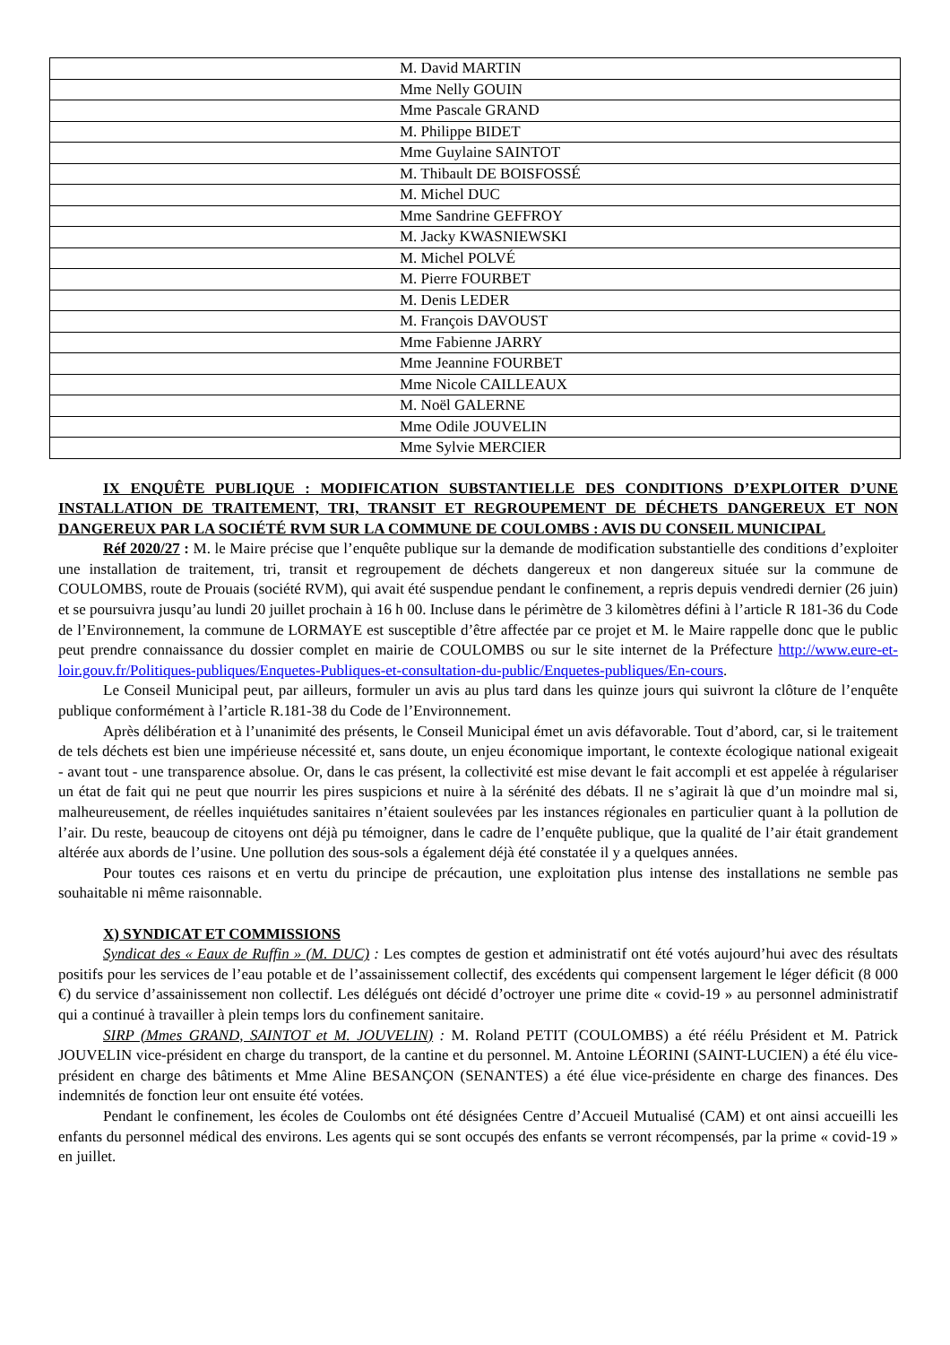| M. David MARTIN |
| Mme Nelly GOUIN |
| Mme Pascale GRAND |
| M. Philippe BIDET |
| Mme Guylaine SAINTOT |
| M. Thibault DE BOISFOSSÉ |
| M. Michel DUC |
| Mme Sandrine GEFFROY |
| M. Jacky KWASNIEWSKI |
| M. Michel POLVÉ |
| M. Pierre FOURBET |
| M. Denis LEDER |
| M. François DAVOUST |
| Mme Fabienne JARRY |
| Mme Jeannine FOURBET |
| Mme Nicole CAILLEAUX |
| M. Noël GALERNE |
| Mme Odile JOUVELIN |
| Mme Sylvie MERCIER |
IX ENQUÊTE PUBLIQUE : MODIFICATION SUBSTANTIELLE DES CONDITIONS D’EXPLOITER D’UNE INSTALLATION DE TRAITEMENT, TRI, TRANSIT ET REGROUPEMENT DE DÉCHETS DANGEREUX ET NON DANGEREUX PAR LA SOCIÉTÉ RVM SUR LA COMMUNE DE COULOMBS : AVIS DU CONSEIL MUNICIPAL
Réf 2020/27 : M. le Maire précise que l’enquête publique sur la demande de modification substantielle des conditions d’exploiter une installation de traitement, tri, transit et regroupement de déchets dangereux et non dangereux située sur la commune de COULOMBS, route de Prouais (société RVM), qui avait été suspendue pendant le confinement, a repris depuis vendredi dernier (26 juin) et se poursuivra jusqu’au lundi 20 juillet prochain à 16 h 00. Incluse dans le périmètre de 3 kilomètres défini à l’article R 181-36 du Code de l’Environnement, la commune de LORMAYE est susceptible d’être affectée par ce projet et M. le Maire rappelle donc que le public peut prendre connaissance du dossier complet en mairie de COULOMBS ou sur le site internet de la Préfecture http://www.eure-et-loir.gouv.fr/Politiques-publiques/Enquetes-Publiques-et-consultation-du-public/Enquetes-publiques/En-cours.
Le Conseil Municipal peut, par ailleurs, formuler un avis au plus tard dans les quinze jours qui suivront la clôture de l’enquête publique conformément à l’article R.181-38 du Code de l’Environnement.
Après délibération et à l’unanimité des présents, le Conseil Municipal émet un avis défavorable. Tout d’abord, car, si le traitement de tels déchets est bien une impérieuse nécessité et, sans doute, un enjeu économique important, le contexte écologique national exigeait - avant tout - une transparence absolue. Or, dans le cas présent, la collectivité est mise devant le fait accompli et est appelée à régulariser un état de fait qui ne peut que nourrir les pires suspicions et nuire à la sérénité des débats. Il ne s’agirait là que d’un moindre mal si, malheureusement, de réelles inquiétudes sanitaires n’étaient soulevées par les instances régionales en particulier quant à la pollution de l’air. Du reste, beaucoup de citoyens ont déjà pu témoigner, dans le cadre de l’enquête publique, que la qualité de l’air était grandement altérée aux abords de l’usine. Une pollution des sous-sols a également déjà été constatée il y a quelques années.
Pour toutes ces raisons et en vertu du principe de précaution, une exploitation plus intense des installations ne semble pas souhaitable ni même raisonnable.
X) SYNDICAT ET COMMISSIONS
Syndicat des « Eaux de Ruffin » (M. DUC) : Les comptes de gestion et administratif ont été votés aujourd’hui avec des résultats positifs pour les services de l’eau potable et de l’assainissement collectif, des excédents qui compensent largement le léger déficit (8 000 €) du service d’assainissement non collectif. Les délégués ont décidé d’octroyer une prime dite « covid-19 » au personnel administratif qui a continué à travailler à plein temps lors du confinement sanitaire.
SIRP (Mmes GRAND, SAINTOT et M. JOUVELIN) : M. Roland PETIT (COULOMBS) a été réélu Président et M. Patrick JOUVELIN vice-président en charge du transport, de la cantine et du personnel. M. Antoine LÉORINI (SAINT-LUCIEN) a été élu vice-président en charge des bâtiments et Mme Aline BESANÇON (SENANTES) a été élue vice-présidente en charge des finances. Des indemnités de fonction leur ont ensuite été votées.
Pendant le confinement, les écoles de Coulombs ont été désignées Centre d’Accueil Mutualisé (CAM) et ont ainsi accueilli les enfants du personnel médical des environs. Les agents qui se sont occupés des enfants se verront récompensés, par la prime « covid-19 » en juillet.